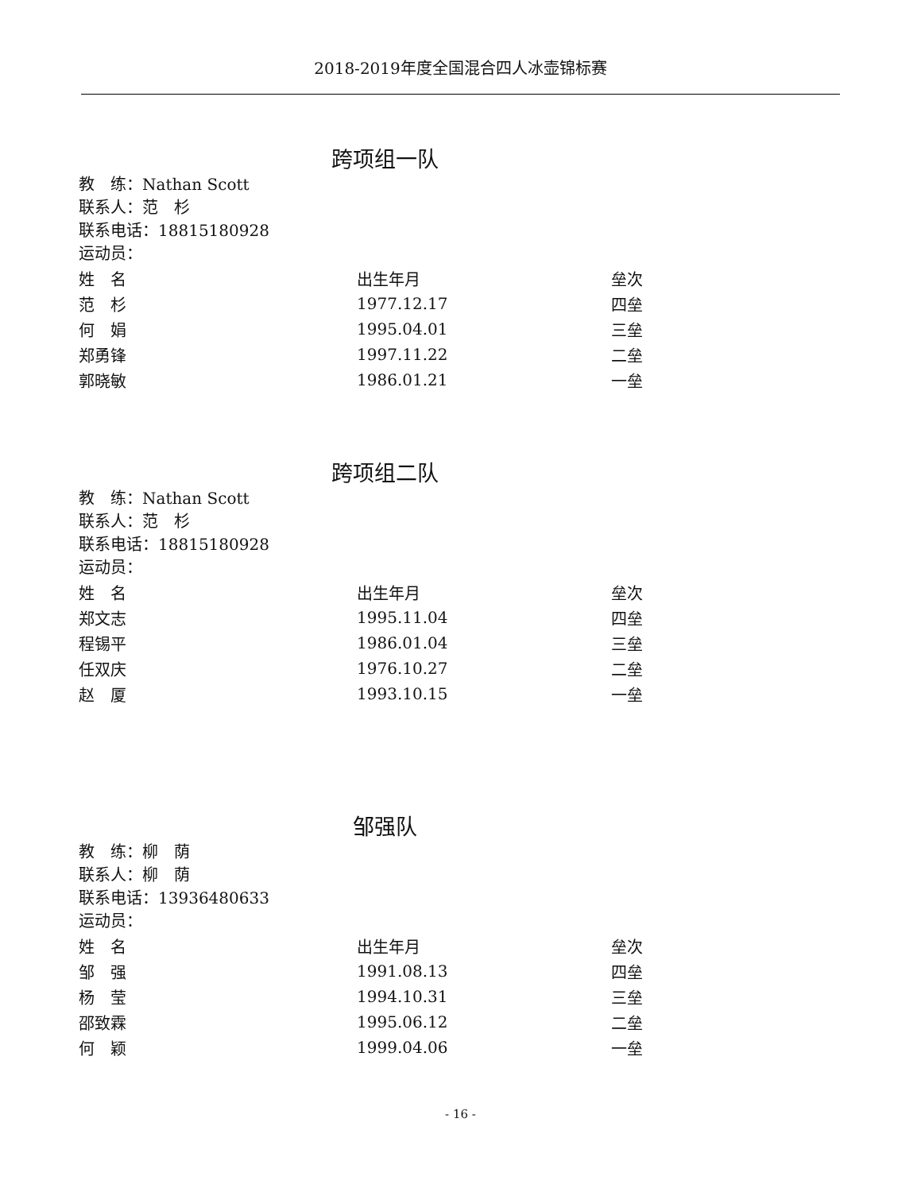2018-2019年度全国混合四人冰壶锦标赛
跨项组一队
教　练：Nathan Scott
联系人：范　杉
联系电话：18815180928
运动员：
| 姓 名 | 出生年月 | 垒次 |
| --- | --- | --- |
| 范 杉 | 1977.12.17 | 四垒 |
| 何 娟 | 1995.04.01 | 三垒 |
| 郑勇锋 | 1997.11.22 | 二垒 |
| 郭晓敏 | 1986.01.21 | 一垒 |
跨项组二队
教　练：Nathan Scott
联系人：范　杉
联系电话：18815180928
运动员：
| 姓 名 | 出生年月 | 垒次 |
| --- | --- | --- |
| 郑文志 | 1995.11.04 | 四垒 |
| 程锡平 | 1986.01.04 | 三垒 |
| 任双庆 | 1976.10.27 | 二垒 |
| 赵 厦 | 1993.10.15 | 一垒 |
邹强队
教　练：柳　荫
联系人：柳　荫
联系电话：13936480633
运动员：
| 姓 名 | 出生年月 | 垒次 |
| --- | --- | --- |
| 邹 强 | 1991.08.13 | 四垒 |
| 杨 莹 | 1994.10.31 | 三垒 |
| 邵致霖 | 1995.06.12 | 二垒 |
| 何 颖 | 1999.04.06 | 一垒 |
- 16 -